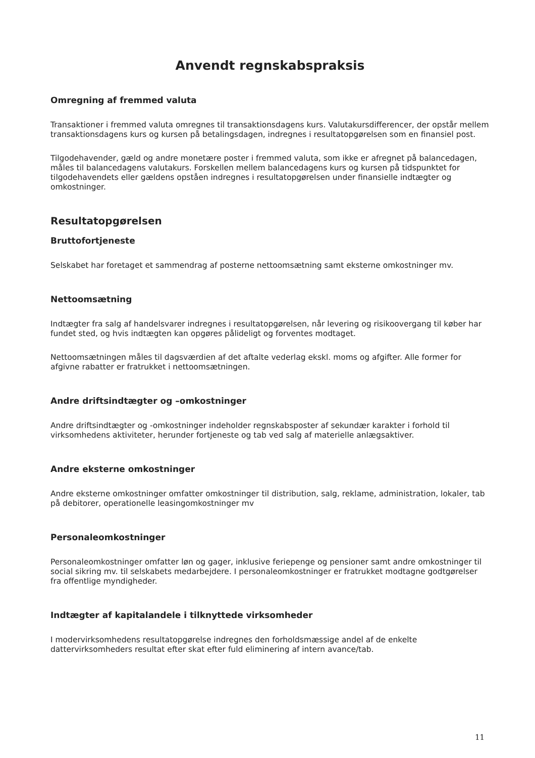Anvendt regnskabspraksis
Omregning af fremmed valuta
Transaktioner i fremmed valuta omregnes til transaktionsdagens kurs. Valutakursdifferencer, der opstår mellem transaktionsdagens kurs og kursen på betalingsdagen, indregnes i resultatopgørelsen som en finansiel post.
Tilgodehavender, gæld og andre monetære poster i fremmed valuta, som ikke er afregnet på balancedagen, måles til balancedagens valutakurs. Forskellen mellem balancedagens kurs og kursen på tidspunktet for tilgodehavendets eller gældens opståen indregnes i resultatopgørelsen under finansielle indtægter og omkostninger.
Resultatopgørelsen
Bruttofortjeneste
Selskabet har foretaget et sammendrag af posterne nettoomsætning samt eksterne omkostninger mv.
Nettoomsætning
Indtægter fra salg af handelsvarer indregnes i resultatopgørelsen, når levering og risikoovergang til køber har fundet sted, og hvis indtægten kan opgøres pålideligt og forventes modtaget.
Nettoomsætningen måles til dagsværdien af det aftalte vederlag ekskl. moms og afgifter. Alle former for afgivne rabatter er fratrukket i nettoomsætningen.
Andre driftsindtægter og –omkostninger
Andre driftsindtægter og -omkostninger indeholder regnskabsposter af sekundær karakter i forhold til virksomhedens aktiviteter, herunder fortjeneste og tab ved salg af materielle anlægsaktiver.
Andre eksterne omkostninger
Andre eksterne omkostninger omfatter omkostninger til distribution, salg, reklame, administration, lokaler, tab på debitorer, operationelle leasingomkostninger mv
Personaleomkostninger
Personaleomkostninger omfatter løn og gager, inklusive feriepenge og pensioner samt andre omkostninger til social sikring mv. til selskabets medarbejdere. I personaleomkostninger er fratrukket modtagne godtgørelser fra offentlige myndigheder.
Indtægter af kapitalandele i tilknyttede virksomheder
I modervirksomhedens resultatopgørelse indregnes den forholdsmæssige andel af de enkelte dattervirksomheders resultat efter skat efter fuld eliminering af intern avance/tab.
11